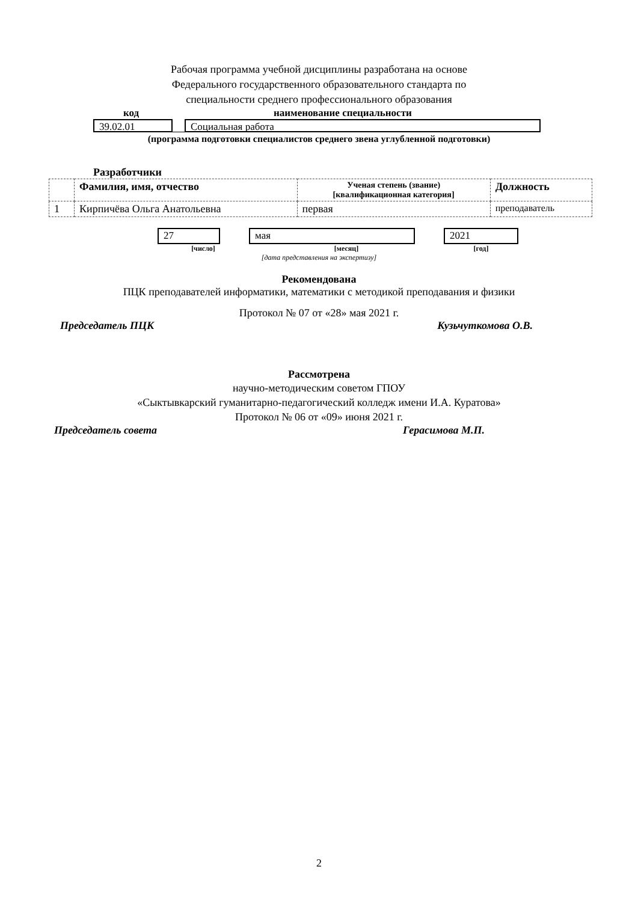Рабочая программа учебной дисциплины разработана на основе
Федерального государственного образовательного стандарта по
специальности среднего профессионального образования
код наименование специальности
39.02.01 Социальная работа
(программа подготовки специалистов среднего звена углубленной подготовки)
Разработчики
| | Фамилия, имя, отчество | Ученая степень (звание) [квалификационная категория] | Должность |
| --- | --- | --- | --- |
| 1 | Кирпичёва Ольга Анатольевна | первая | преподаватель |
27 мая 2021
[число] [месяц] [год]
[дата представления на экспертизу]
Рекомендована
ПЦК преподавателей информатики, математики с методикой преподавания и физики
Протокол № 07 от «28» мая 2021 г.
Председатель ПЦК Кузьчуткомова О.В.
Рассмотрена
научно-методическим советом ГПОУ
«Сыктывкарский гуманитарно-педагогический колледж имени И.А. Куратова»
Протокол № 06 от «09» июня 2021 г.
Председатель совета Герасимова М.П.
2